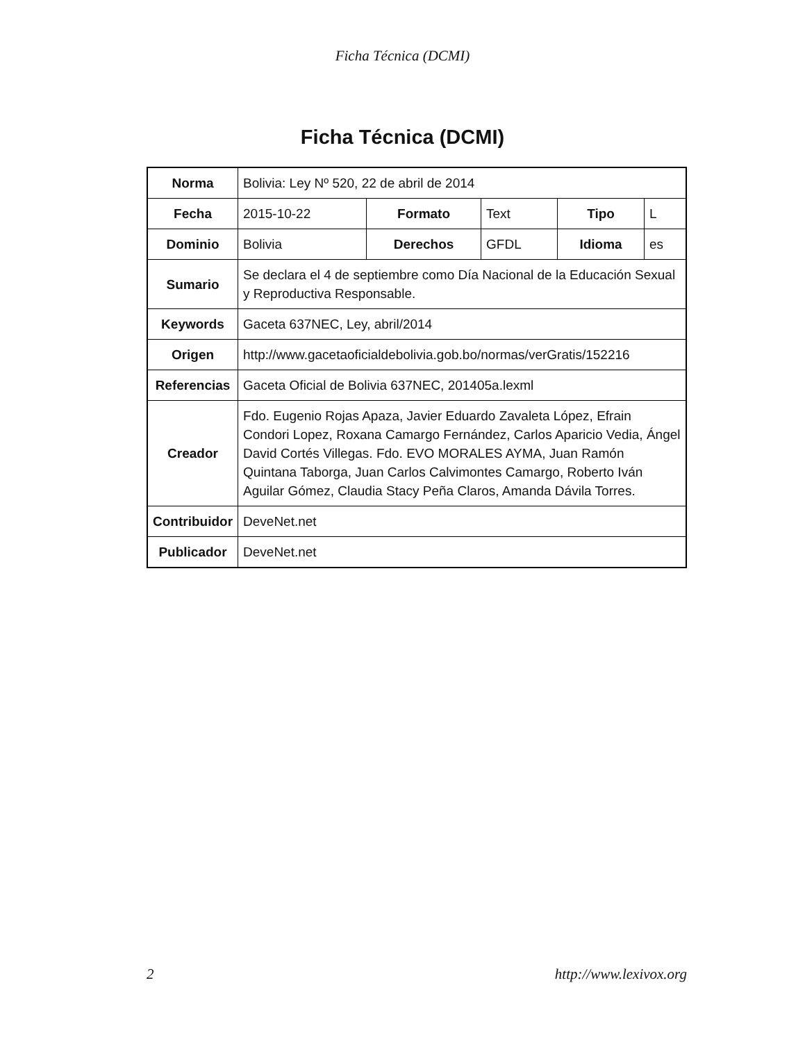Ficha Técnica (DCMI)
Ficha Técnica (DCMI)
| Norma | Bolivia: Ley Nº 520, 22 de abril de 2014 | | | | |
| Fecha | 2015-10-22 | Formato | Text | Tipo | L |
| Dominio | Bolivia | Derechos | GFDL | Idioma | es |
| Sumario | Se declara el 4 de septiembre como Día Nacional de la Educación Sexual y Reproductiva Responsable. | | | | |
| Keywords | Gaceta 637NEC, Ley, abril/2014 | | | | |
| Origen | http://www.gacetaoficialdebolivia.gob.bo/normas/verGratis/152216 | | | | |
| Referencias | Gaceta Oficial de Bolivia 637NEC, 201405a.lexml | | | | |
| Creador | Fdo. Eugenio Rojas Apaza, Javier Eduardo Zavaleta López, Efrain Condori Lopez, Roxana Camargo Fernández, Carlos Aparicio Vedia, Ángel David Cortés Villegas. Fdo. EVO MORALES AYMA, Juan Ramón Quintana Taborga, Juan Carlos Calvimontes Camargo, Roberto Iván Aguilar Gómez, Claudia Stacy Peña Claros, Amanda Dávila Torres. | | | | |
| Contribuidor | DeveNet.net | | | | |
| Publicador | DeveNet.net | | | | |
2 http://www.lexivox.org